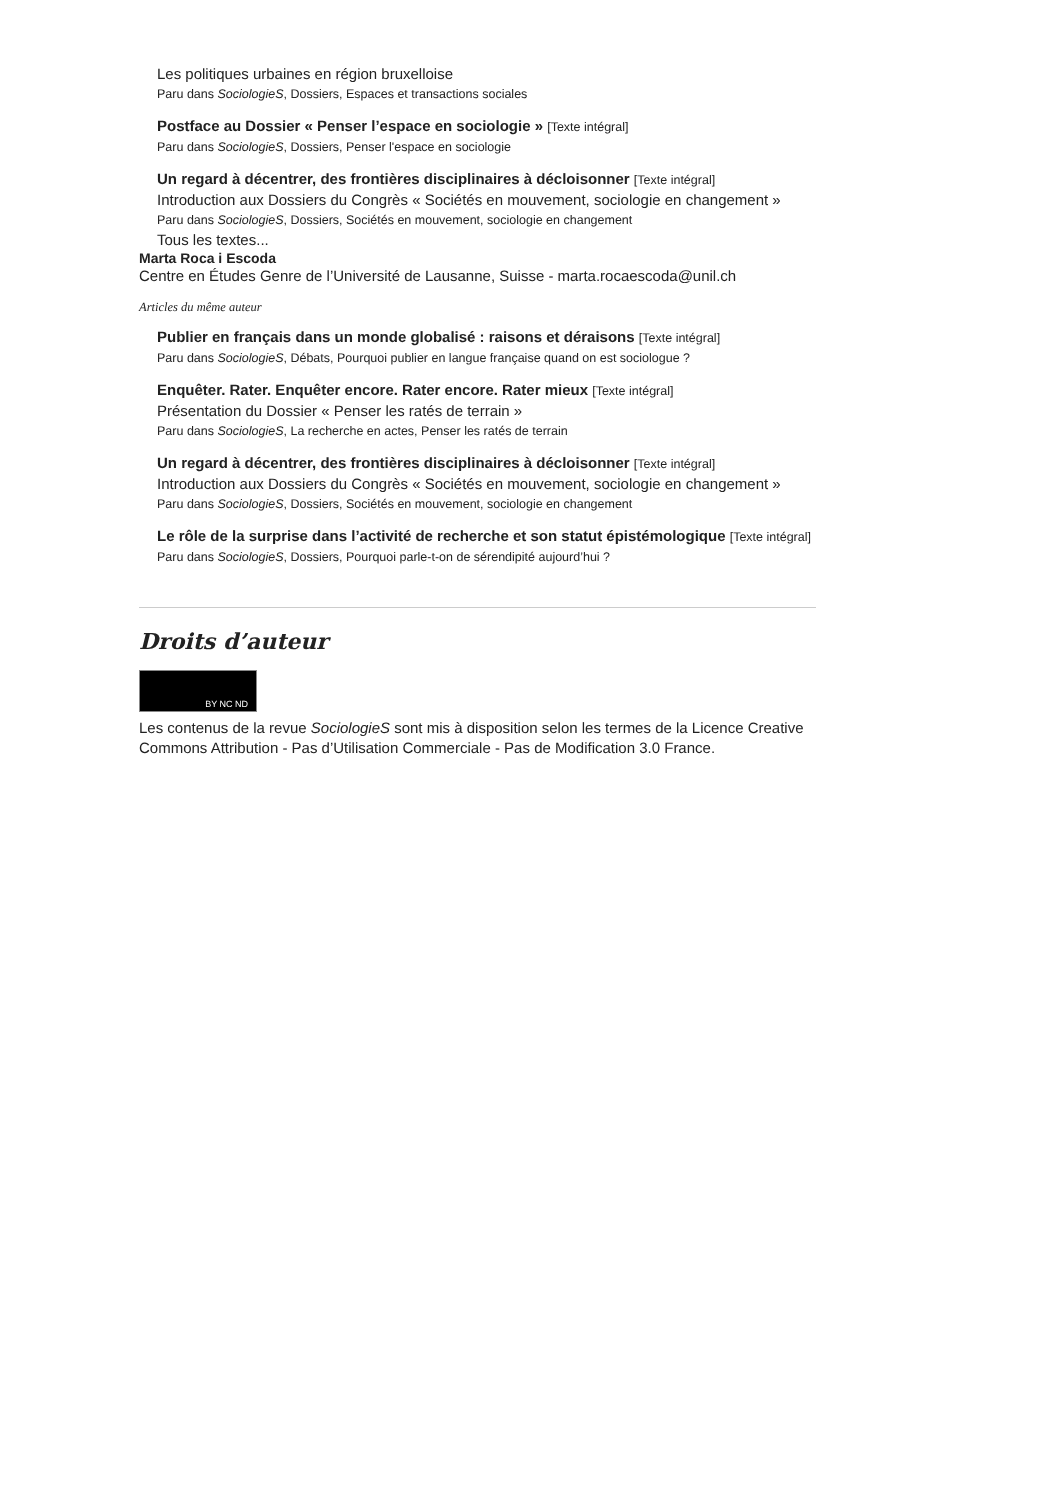Les politiques urbaines en région bruxelloise
Paru dans SociologieS, Dossiers, Espaces et transactions sociales
Postface au Dossier « Penser l’espace en sociologie » [Texte intégral]
Paru dans SociologieS, Dossiers, Penser l'espace en sociologie
Un regard à décentrer, des frontières disciplinaires à décloisonner [Texte intégral]
Introduction aux Dossiers du Congrès « Sociétés en mouvement, sociologie en changement »
Paru dans SociologieS, Dossiers, Sociétés en mouvement, sociologie en changement
Tous les textes...
Marta Roca i Escoda
Centre en Études Genre de l’Université de Lausanne, Suisse - marta.rocaescoda@unil.ch
Articles du même auteur
Publier en français dans un monde globalisé : raisons et déraisons [Texte intégral]
Paru dans SociologieS, Débats, Pourquoi publier en langue française quand on est sociologue ?
Enquêter. Rater. Enquêter encore. Rater encore. Rater mieux [Texte intégral]
Présentation du Dossier « Penser les ratés de terrain »
Paru dans SociologieS, La recherche en actes, Penser les ratés de terrain
Un regard à décentrer, des frontières disciplinaires à décloisonner [Texte intégral]
Introduction aux Dossiers du Congrès « Sociétés en mouvement, sociologie en changement »
Paru dans SociologieS, Dossiers, Sociétés en mouvement, sociologie en changement
Le rôle de la surprise dans l’activité de recherche et son statut épistémologique [Texte intégral]
Paru dans SociologieS, Dossiers, Pourquoi parle-t-on de sérendipité aujourd’hui ?
Droits d’auteur
BY NC ND
Les contenus de la revue SociologieS sont mis à disposition selon les termes de la Licence Creative Commons Attribution - Pas d’Utilisation Commerciale - Pas de Modification 3.0 France.